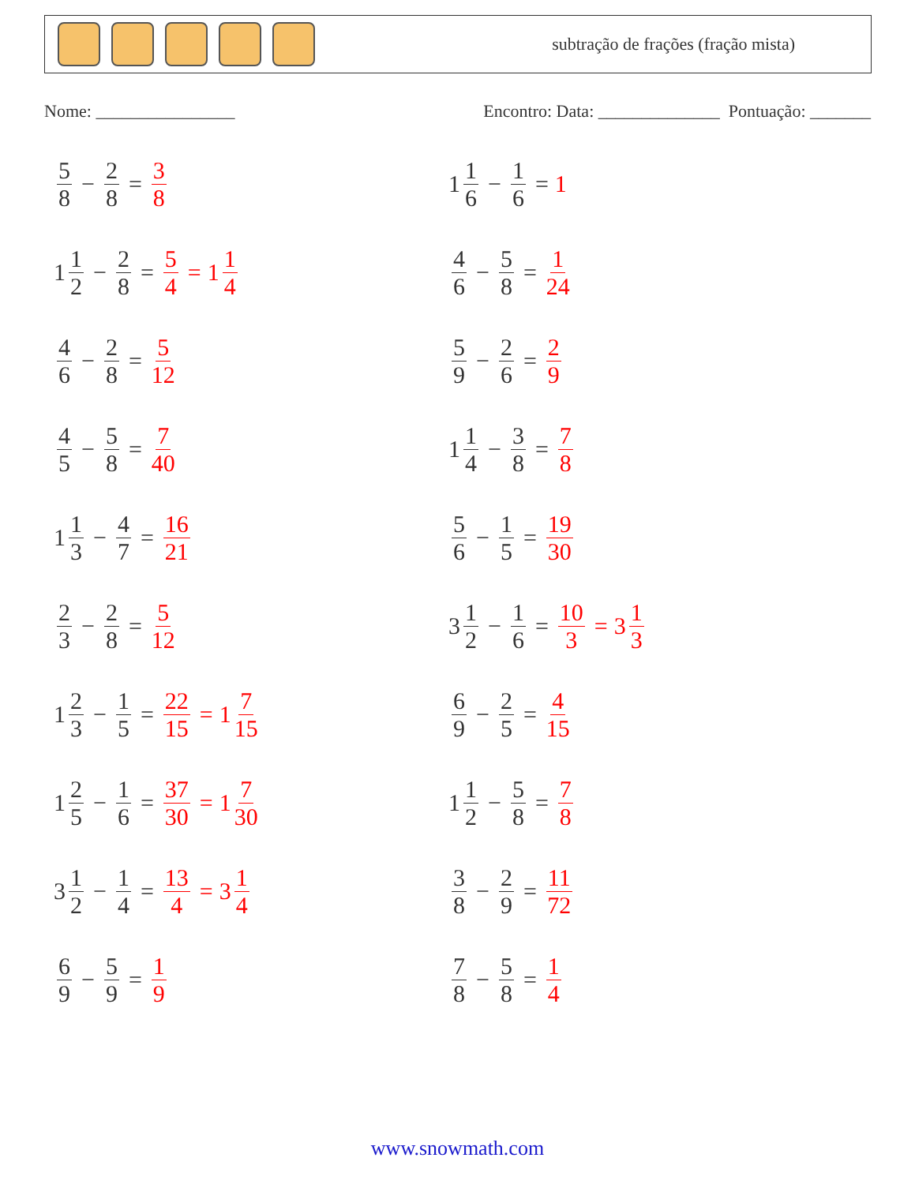subtração de frações (fração mista)
Nome: ________________ Encontro: Data: ______________ Pontuação: _______
5 8 − 2 8 = 3 8
1 1 6 − 1 6 = 1
1 1 2 − 2 8 = 5 4 = 1 1 4
4 6 − 5 8 = 1 24
4 6 − 2 8 = 5 12
5 9 − 2 6 = 2 9
4 5 − 5 8 = 7 40
1 1 4 − 3 8 = 7 8
1 1 3 − 4 7 = 16 21
5 6 − 1 5 = 19 30
2 3 − 2 8 = 5 12
3 1 2 − 1 6 = 10 3 = 3 1 3
1 2 3 − 1 5 = 22 15 = 1 7 15
6 9 − 2 5 = 4 15
1 2 5 − 1 6 = 37 30 = 1 7 30
1 1 2 − 5 8 = 7 8
3 1 2 − 1 4 = 13 4 = 3 1 4
3 8 − 2 9 = 11 72
6 9 − 5 9 = 1 9
7 8 − 5 8 = 1 4
www.snowmath.com